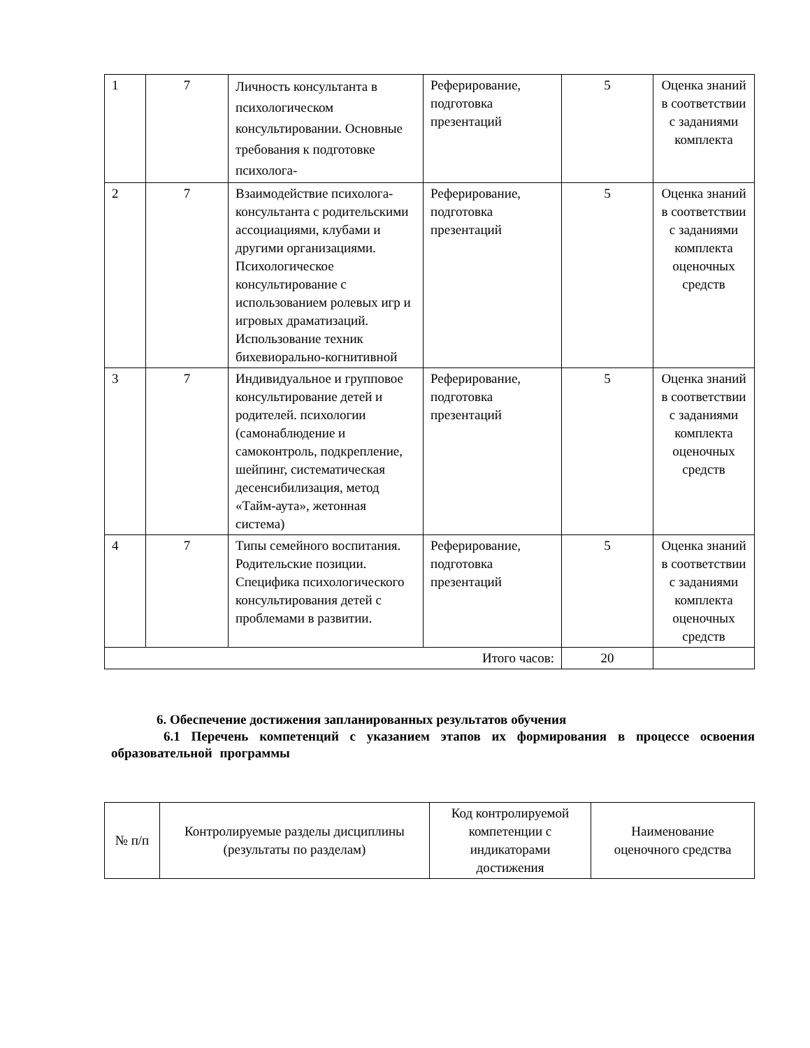| 1 | 7 | Личность консультанта в психологическом консультировании. Основные требования к подготовке психолога- | Реферирование, подготовка презентаций | 5 | Оценка знаний в соответствии с заданиями комплекта |
| 2 | 7 | Взаимодействие психолога-консультанта с родительскими ассоциациями, клубами и другими организациями. Психологическое консультирование с использованием ролевых игр и игровых драматизаций. Использование техник бихевиорально-когнитивной | Реферирование, подготовка презентаций | 5 | Оценка знаний в соответствии с заданиями комплекта оценочных средств |
| 3 | 7 | Индивидуальное и групповое консультирование детей и родителей. психологии (самонаблюдение и самоконтроль, подкрепление, шейпинг, систематическая десенсибилизация, метод «Тайм-аута», жетонная система) | Реферирование, подготовка презентаций | 5 | Оценка знаний в соответствии с заданиями комплекта оценочных средств |
| 4 | 7 | Типы семейного воспитания. Родительские позиции. Специфика психологического консультирования детей с проблемами в развитии. | Реферирование, подготовка презентаций | 5 | Оценка знаний в соответствии с заданиями комплекта оценочных средств |
| Итого часов: | | | | 20 | |
6. Обеспечение достижения запланированных результатов обучения
6.1 Перечень компетенций с указанием этапов их формирования в процессе освоения образовательной программы
| № п/п | Контролируемые разделы дисциплины (результаты по разделам) | Код контролируемой компетенции с индикаторами достижения | Наименование оценочного средства |
| --- | --- | --- | --- |